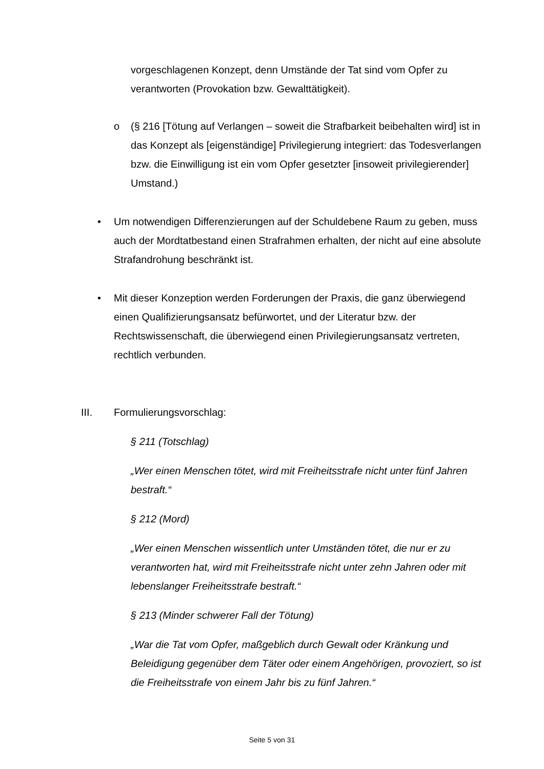vorgeschlagenen Konzept, denn Umstände der Tat sind vom Opfer zu verantworten (Provokation bzw. Gewalttätigkeit).
o (§ 216 [Tötung auf Verlangen – soweit die Strafbarkeit beibehalten wird] ist in das Konzept als [eigenständige] Privilegierung integriert: das Todesverlangen bzw. die Einwilligung ist ein vom Opfer gesetzter [insoweit privilegierender] Umstand.)
• Um notwendigen Differenzierungen auf der Schuldebene Raum zu geben, muss auch der Mordtatbestand einen Strafrahmen erhalten, der nicht auf eine absolute Strafandrohung beschränkt ist.
• Mit dieser Konzeption werden Forderungen der Praxis, die ganz überwiegend einen Qualifizierungsansatz befürwortet, und der Literatur bzw. der Rechtswissenschaft, die überwiegend einen Privilegierungsansatz vertreten, rechtlich verbunden.
III. Formulierungsvorschlag:
§ 211 (Totschlag)
„Wer einen Menschen tötet, wird mit Freiheitsstrafe nicht unter fünf Jahren bestraft.“
§ 212 (Mord)
„Wer einen Menschen wissentlich unter Umständen tötet, die nur er zu verantworten hat, wird mit Freiheitsstrafe nicht unter zehn Jahren oder mit lebenslanger Freiheitsstrafe bestraft.“
§ 213 (Minder schwerer Fall der Tötung)
„War die Tat vom Opfer, maßgeblich durch Gewalt oder Kränkung und Beleidigung gegenüber dem Täter oder einem Angehörigen, provoziert, so ist die Freiheitsstrafe von einem Jahr bis zu fünf Jahren.“
Seite 5 von 31